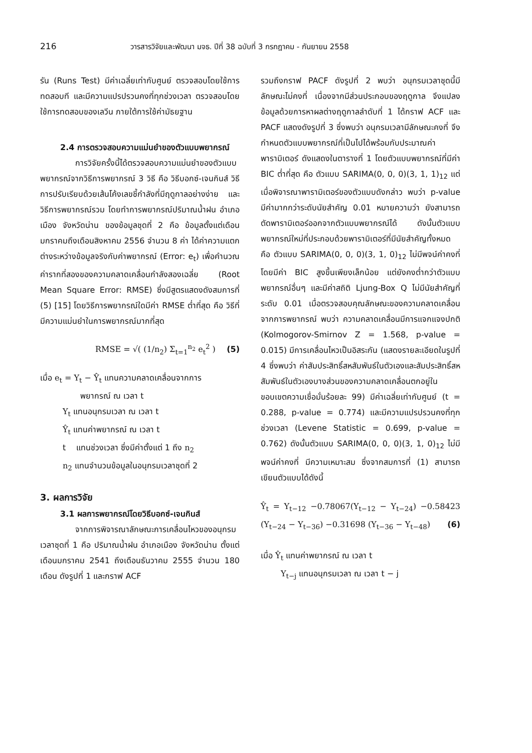216 วารสารวิจัยและพัฒนา มจธ. ปีที่ 38 ฉบับที่ 3 กรกฎาคม - กันยายน 2558
รัน (Runs Test) มีค่าเฉลี่ยเท่ากับศูนย์ ตรวจสอบโดยใช้การทดสอบที และมีความแปรปรวนคงที่ทุกช่วงเวลา ตรวจสอบโดยใช้การทดสอบของเลวีน ภายใต้การใช้ค่ามัธยฐาน
2.4 การตรวจสอบความแม่นยำของตัวแบบพยากรณ์
การวิจัยครั้งนี้ได้ตรวจสอบความแม่นยำของตัวแบบพยากรณ์จากวิธีการพยากรณ์ 3 วิธี คือ วิธีบอกซ์-เจนกินส์ วิธีการปรับเรียบด้วยเส้นโค้งเลขชี้กำลังที่มีฤดูกาลอย่างง่าย และวิธีการพยากรณ์รวม โดยทำการพยากรณ์ปริมาณน้ำฝน อำเภอเมือง จังหวัดน่าน ของข้อมูลชุดที่ 2 คือ ข้อมูลตั้งแต่เดือนมกราคมถึงเดือนสิงหาคม 2556 จำนวน 8 ค่า ได้ค่าความแตกต่างระหว่างข้อมูลจริงกับค่าพยากรณ์ (Error: e<sub>t</sub>) เพื่อคำนวณค่ารากที่สองของความคลาดเคลื่อนกำลังสองเฉลี่ย (Root Mean Square Error: RMSE) ซึ่งมีสูตรแสดงดังสมการที่ (5) [15] โดยวิธีการพยากรณ์ใดมีค่า RMSE ต่ำที่สุด คือ วิธีที่มีความแม่นยำในการพยากรณ์มากที่สุด
RMSE = √( (1/n<sub>2</sub>) Σ<sub>t=1</sub><sup>n<sub>2</sub></sup> e<sub>t</sub><sup>2</sup> ) (5)
เมื่อ e<sub>t</sub> = Y<sub>t</sub> − Ŷ<sub>t</sub> แทนความคลาดเคลื่อนจากการ
พยากรณ์ ณ เวลา t
Y<sub>t</sub> แทนอนุกรมเวลา ณ เวลา t
Ŷ<sub>t</sub> แทนค่าพยากรณ์ ณ เวลา t
t แทนช่วงเวลา ซึ่งมีค่าตั้งแต่ 1 ถึง n<sub>2</sub>
n<sub>2</sub> แทนจำนวนข้อมูลในอนุกรมเวลาชุดที่ 2
3. ผลการวิจัย
3.1 ผลการพยากรณ์โดยวิธีบอกซ์-เจนกินส์
จากการพิจารณาลักษณะการเคลื่อนไหวของอนุกรมเวลาชุดที่ 1 คือ ปริมาณน้ำฝน อำเภอเมือง จังหวัดน่าน ตั้งแต่เดือนมกราคม 2541 ถึงเดือนธันวาคม 2555 จำนวน 180 เดือน ดังรูปที่ 1 และกราฟ ACF
รวมถึงกราฟ PACF ดังรูปที่ 2 พบว่า อนุกรมเวลาชุดนี้มีลักษณะไม่คงที่ เนื่องจากมีส่วนประกอบของฤดูกาล จึงแปลงข้อมูลด้วยการหาผลต่างฤดูกาลลำดับที่ 1 ได้กราฟ ACF และ PACF แสดงดังรูปที่ 3 ซึ่งพบว่า อนุกรมเวลามีลักษณะคงที่ จึงกำหนดตัวแบบพยากรณ์ที่เป็นไปได้พร้อมกับประมาณค่าพารามิเตอร์ ดังแสดงในตารางที่ 1 โดยตัวแบบพยากรณ์ที่มีค่า BIC ต่ำที่สุด คือ ตัวแบบ SARIMA(0, 0, 0)(3, 1, 1)<sub>12</sub> แต่เมื่อพิจารณาพารามิเตอร์ของตัวแบบดังกล่าว พบว่า p-value มีค่ามากกว่าระดับนัยสำคัญ 0.01 หมายความว่า ยังสามารถตัดพารามิเตอร์ออกจากตัวแบบพยากรณ์ได้ ดังนั้นตัวแบบพยากรณ์ใหม่ที่ประกอบด้วยพารามิเตอร์ที่มีนัยสำคัญทั้งหมด คือ ตัวแบบ SARIMA(0, 0, 0)(3, 1, 0)<sub>12</sub> ไม่มีพจน์ค่าคงที่ โดยมีค่า BIC สูงขึ้นเพียงเล็กน้อย แต่ยังคงต่ำกว่าตัวแบบพยากรณ์อื่นๆ และมีค่าสถิติ Ljung-Box Q ไม่มีนัยสำคัญที่ระดับ 0.01 เมื่อตรวจสอบคุณลักษณะของความคลาดเคลื่อนจากการพยากรณ์ พบว่า ความคลาดเคลื่อนมีการแจกแจงปกติ (Kolmogorov-Smirnov Z = 1.568, p-value = 0.015) มีการเคลื่อนไหวเป็นอิสระกัน (แสดงรายละเอียดในรูปที่ 4 ซึ่งพบว่า ค่าสัมประสิทธิ์สหสัมพันธ์ในตัวเองและสัมประสิทธิ์สหสัมพันธ์ในตัวเองบางส่วนของความคลาดเคลื่อนตกอยู่ในขอบเขตความเชื่อมั่นร้อยละ 99) มีค่าเฉลี่ยเท่ากับศูนย์ (t = 0.288, p-value = 0.774) และมีความแปรปรวนคงที่ทุกช่วงเวลา (Levene Statistic = 0.699, p-value = 0.762) ดังนั้นตัวแบบ SARIMA(0, 0, 0)(3, 1, 0)<sub>12</sub> ไม่มีพจน์ค่าคงที่ มีความเหมาะสม ซึ่งจากสมการที่ (1) สามารถเขียนตัวแบบได้ดังนี้
Ŷ<sub>t</sub> = Y<sub>t−12</sub> −0.78067(Y<sub>t−12</sub> − Y<sub>t−24</sub>) −0.58423 (Y<sub>t−24</sub> − Y<sub>t−36</sub>) −0.31698 (Y<sub>t−36</sub> − Y<sub>t−48</sub>) (6)
เมื่อ Ŷ<sub>t</sub> แทนค่าพยากรณ์ ณ เวลา t
Y<sub>t−j</sub> แทนอนุกรมเวลา ณ เวลา t − j